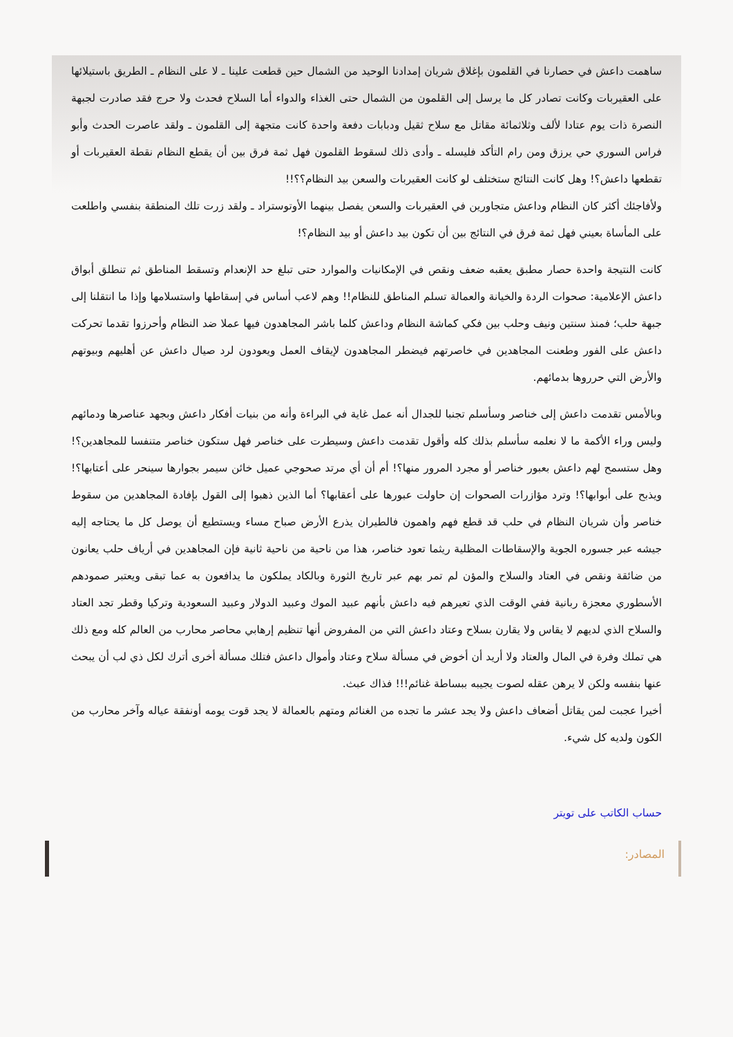ساهمت داعش في حصارنا في القلمون بإغلاق شريان إمدادنا الوحيد من الشمال حين قطعت علينا ـ لا على النظام ـ الطريق باستيلائها على العقيربات وكانت تصادر كل ما يرسل إلى القلمون من الشمال حتى الغذاء والدواء أما السلاح فحدث ولا حرج فقد صادرت لجبهة النصرة ذات يوم عتادا لألف وثلاثمائة مقاتل مع سلاح ثقيل ودبابات دفعة واحدة كانت متجهة إلى القلمون ـ ولقد عاصرت الحدث وأبو فراس السوري حي يرزق ومن رام التأكد فليسله ـ وأدى ذلك لسقوط القلمون فهل ثمة فرق بين أن يقطع النظام نقطة العقيربات أو تقطعها داعش؟! وهل كانت النتائج ستختلف لو كانت العقيربات والسعن بيد النظام؟؟!!
ولأفاجئك أكثر كان النظام وداعش متجاورين في العقيربات والسعن يفصل بينهما الأوتوستراد ـ ولقد زرت تلك المنطقة بنفسي واطلعت على المأساة بعيني فهل ثمة فرق في النتائج بين أن تكون بيد داعش أو بيد النظام؟!
كانت النتيجة واحدة حصار مطبق يعقبه ضعف ونقص في الإمكانيات والموارد حتى تبلغ حد الإنعدام وتسقط المناطق ثم تنطلق أبواق داعش الإعلامية: صحوات الردة والخيانة والعمالة تسلم المناطق للنظام!! وهم لاعب أساس في إسقاطها واستسلامها وإذا ما انتقلنا إلى جبهة حلب؛ فمنذ سنتين ونيف وحلب بين فكي كماشة النظام وداعش كلما باشر المجاهدون فيها عملا ضد النظام وأحرزوا تقدما تحركت داعش على الفور وطعنت المجاهدين في خاصرتهم فيضطر المجاهدون لإيقاف العمل ويعودون لرد صيال داعش عن أهليهم وبيوتهم والأرض التي حرروها بدمائهم.
وبالأمس تقدمت داعش إلى خناصر وسأسلم تجنبا للجدال أنه عمل غاية في البراءة وأنه من بنيات أفكار داعش وبجهد عناصرها ودمائهم وليس وراء الأكمة ما لا نعلمه سأسلم بذلك كله وأقول تقدمت داعش وسيطرت على خناصر فهل ستكون خناصر متنفسا للمجاهدين؟! وهل ستسمح لهم داعش بعبور خناصر أو مجرد المرور منها؟! أم أن أي مرتد صحوجي عميل خائن سيمر بجوارها سينحر على أعتابها؟! ويذبح على أبوابها؟! وترد مؤازرات الصحوات إن حاولت عبورها على أعقابها؟ أما الذين ذهبوا إلى القول بإفادة المجاهدين من سقوط خناصر وأن شريان النظام في حلب قد قطع فهم واهمون فالطيران يذرع الأرض صباح مساء ويستطيع أن يوصل كل ما يحتاجه إليه جيشه عبر جسوره الجوية والإسقاطات المظلية ريثما تعود خناصر، هذا من ناحية من ناحية ثانية فإن المجاهدين في أرياف حلب يعانون من ضائقة ونقص في العتاد والسلاح والمؤن لم تمر بهم عبر تاريخ الثورة وبالكاد يملكون ما يدافعون به عما تبقى ويعتبر صمودهم الأسطوري معجزة ربانية ففي الوقت الذي تعيرهم فيه داعش بأنهم عبيد الموك وعبيد الدولار وعبيد السعودية وتركيا وقطر تجد العتاد والسلاح الذي لديهم لا يقاس ولا يقارن بسلاح وعتاد داعش التي من المفروض أنها تنظيم إرهابي محاصر محارب من العالم كله ومع ذلك هي تملك وفرة في المال والعتاد ولا أريد أن أخوض في مسألة سلاح وعتاد وأموال داعش فتلك مسألة أخرى أترك لكل ذي لب أن يبحث عنها بنفسه ولكن لا يرهن عقله لصوت يجيبه ببساطة غنائم!!! فذاك عبث.
أخيرا عجبت لمن يقاتل أضعاف داعش ولا يجد عشر ما تجده من الغنائم ومتهم بالعمالة لا يجد قوت يومه أونفقة عياله وآخر محارب من الكون ولديه كل شيء.
حساب الكاتب على تويتر
المصادر: